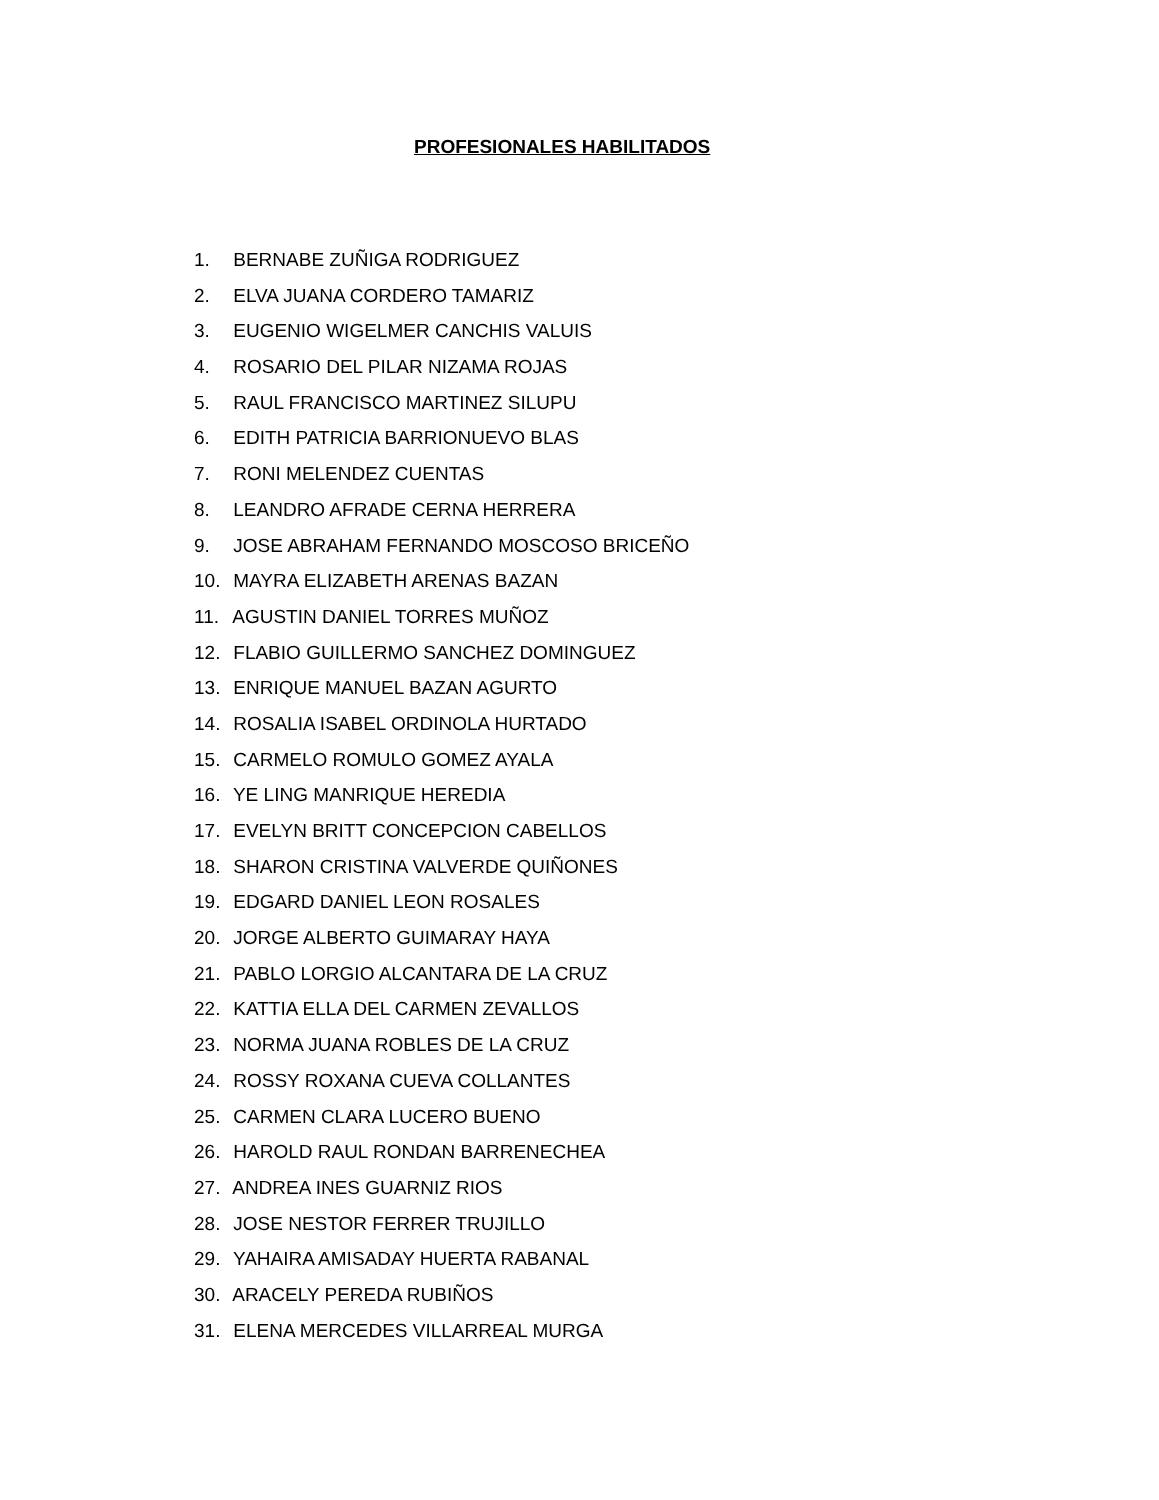PROFESIONALES HABILITADOS
1. BERNABE ZUÑIGA RODRIGUEZ
2. ELVA JUANA CORDERO TAMARIZ
3. EUGENIO WIGELMER CANCHIS VALUIS
4. ROSARIO DEL PILAR NIZAMA ROJAS
5. RAUL FRANCISCO MARTINEZ SILUPU
6. EDITH PATRICIA BARRIONUEVO BLAS
7. RONI MELENDEZ CUENTAS
8. LEANDRO AFRADE CERNA HERRERA
9. JOSE ABRAHAM FERNANDO MOSCOSO BRICEÑO
10. MAYRA ELIZABETH ARENAS BAZAN
11. AGUSTIN DANIEL TORRES MUÑOZ
12. FLABIO GUILLERMO SANCHEZ DOMINGUEZ
13. ENRIQUE MANUEL BAZAN AGURTO
14. ROSALIA ISABEL ORDINOLA HURTADO
15. CARMELO ROMULO GOMEZ AYALA
16. YE LING MANRIQUE HEREDIA
17. EVELYN BRITT CONCEPCION CABELLOS
18. SHARON CRISTINA VALVERDE QUIÑONES
19. EDGARD DANIEL LEON ROSALES
20. JORGE ALBERTO GUIMARAY HAYA
21. PABLO LORGIO ALCANTARA DE LA CRUZ
22. KATTIA ELLA DEL CARMEN ZEVALLOS
23. NORMA JUANA ROBLES DE LA CRUZ
24. ROSSY ROXANA CUEVA COLLANTES
25. CARMEN CLARA LUCERO BUENO
26. HAROLD RAUL RONDAN BARRENECHEA
27. ANDREA INES GUARNIZ RIOS
28. JOSE NESTOR FERRER TRUJILLO
29. YAHAIRA AMISADAY HUERTA RABANAL
30. ARACELY PEREDA RUBIÑOS
31. ELENA MERCEDES VILLARREAL MURGA